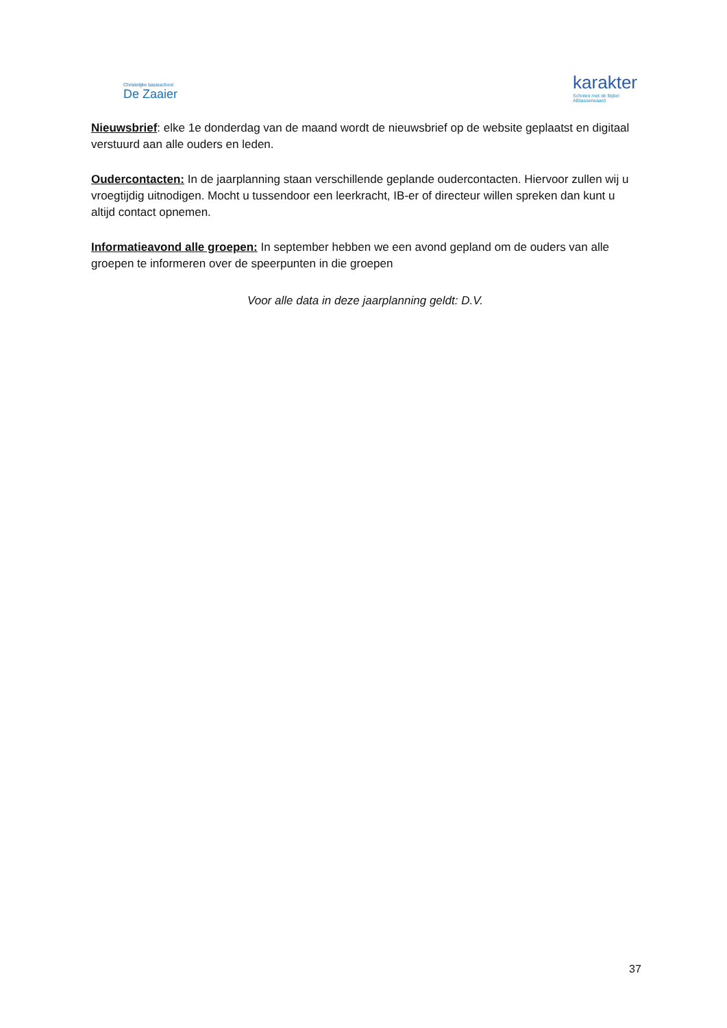Christelijke basisschool
De Zaaier
karakter
Scholen met de Bijbel
Alblasserwaard
Nieuwsbrief: elke 1e donderdag van de maand wordt de nieuwsbrief op de website geplaatst en digitaal verstuurd aan alle ouders en leden.
Oudercontacten: In de jaarplanning staan verschillende geplande oudercontacten. Hiervoor zullen wij u vroegtijdig uitnodigen. Mocht u tussendoor een leerkracht, IB-er of directeur willen spreken dan kunt u altijd contact opnemen.
Informatieavond alle groepen: In september hebben we een avond gepland om de ouders van alle groepen te informeren over de speerpunten in die groepen
Voor alle data in deze jaarplanning geldt: D.V.
37